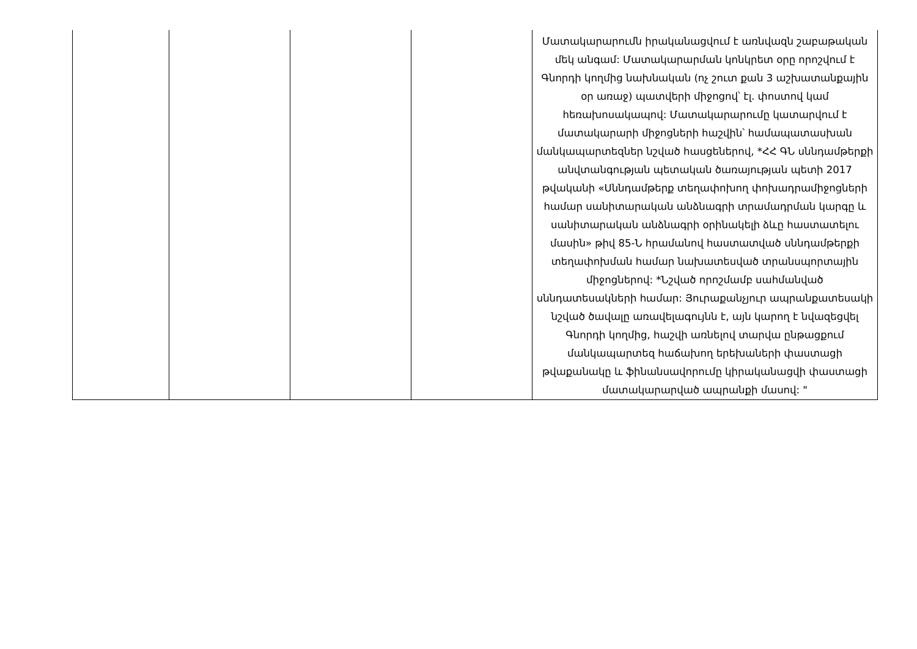| | | | | Մատակարարումն իրականացվում է առնվազն շաբաթական մեկ անգամ: Մատակարարման կոնկրետ օրը որոշվում է Գնորդի կողմից նախնական (ոչ շուտ քան 3 աշխատանքային օր առաջ) պատվերի միջոցով՝ էլ. փոստով կամ հեռախոսակապով: Մատակարարումը կատարվում է մատակարարի միջոցների հաշվին՝ համապատասխան մանկապարտեզներ նշված հասցեներով, *ՀՀ ԳՆ սննդամթերքի անվտանգության պետական ծառայության պետի 2017 թվականի «Սննդամթերք տեղափոխող փոխադրամիջոցների համար սանիտարական անձնագրի տրամադրման կարգը և սանիտարական անձնագրի օրինակելի ձևը հաստատելու մասին» թիվ 85-Ն հրամանով հաստատված սննդամթերքի տեղափոխման համար նախատեսված տրանսպորտային միջոցներով: *Նշված որոշմամբ սահմանված սննդատեսակների համար: Յուրաքանչյուր ապրանքատեսակի նշված ծավալը առավելագույնն է, այն կարող է նվազեցվել Գնորդի կողմից, հաշվի առնելով տարվա ընթացքում մանկապարտեզ հաճախող երեխաների փաստացի թվաքանակը և ֆինանսավորումը կիրականացվի փաստացի մատակարարված ապրանքի մասով: " |